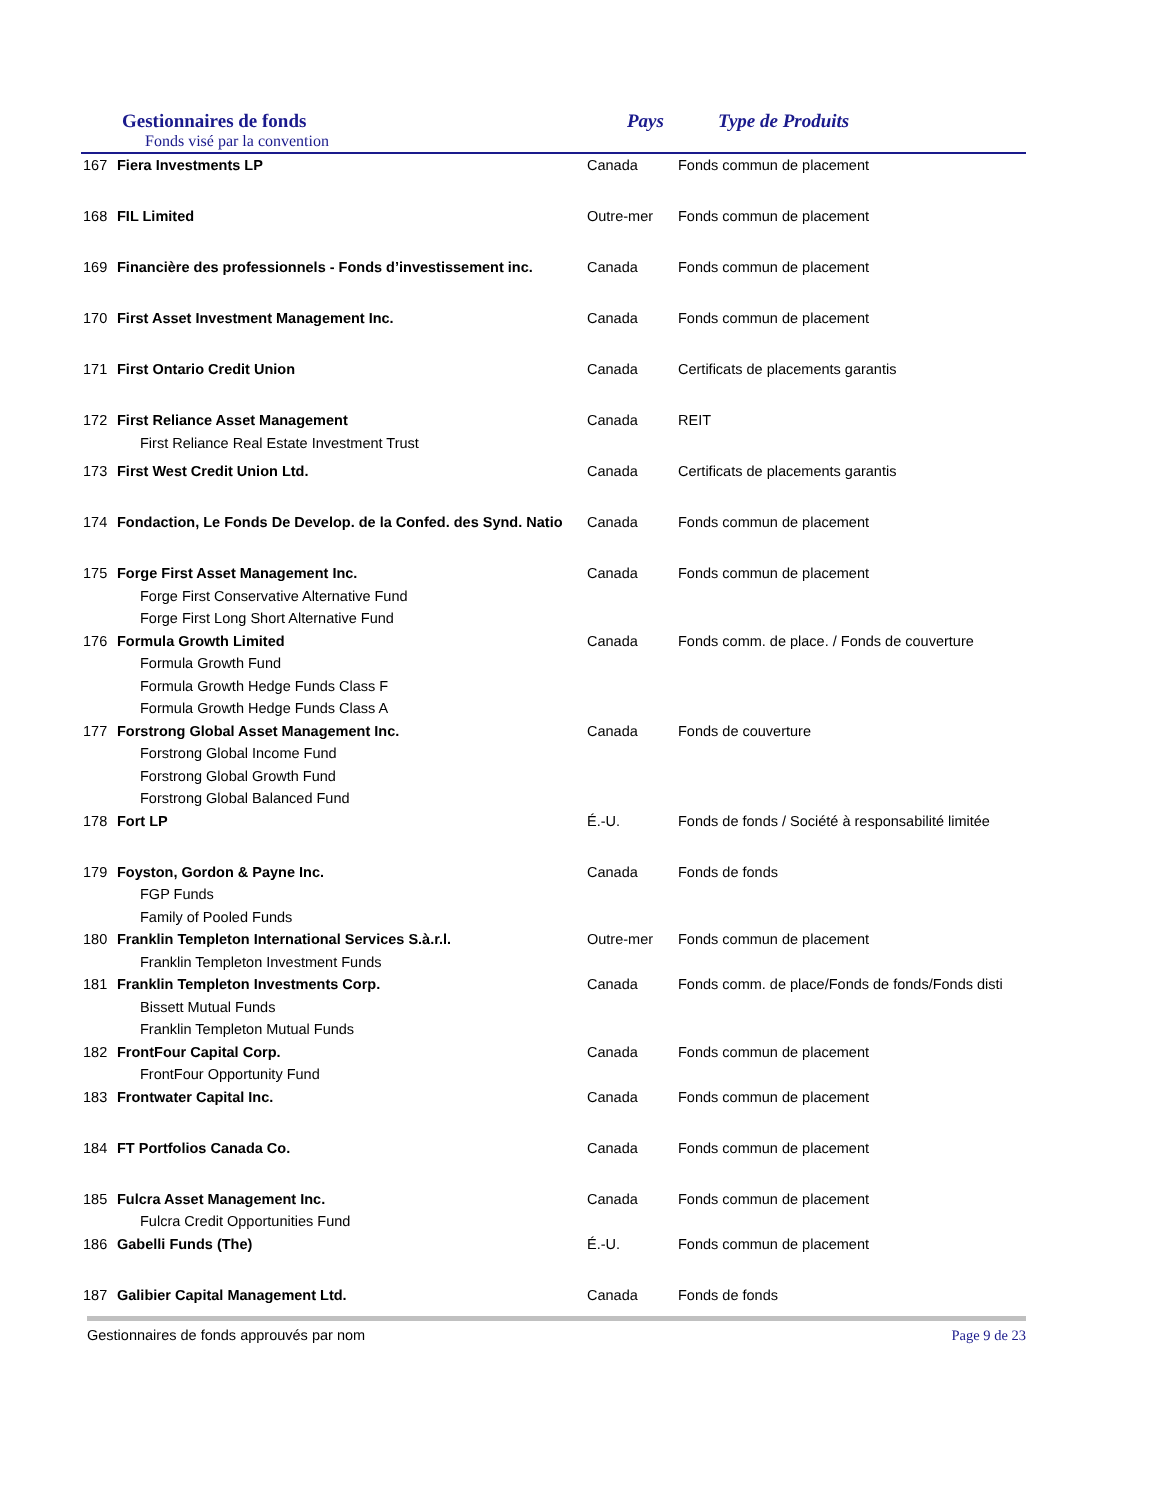Gestionnaires de fonds
Fonds visé par la convention
Pays Type de Produits
| 167 | Fiera Investments LP | Canada | Fonds commun de placement |
| 168 | FIL Limited | Outre-mer | Fonds commun de placement |
| 169 | Financière des professionnels - Fonds d’investissement inc. | Canada | Fonds commun de placement |
| 170 | First Asset Investment Management Inc. | Canada | Fonds commun de placement |
| 171 | First Ontario Credit Union | Canada | Certificats de placements garantis |
| 172 | First Reliance Asset Management First Reliance Real Estate Investment Trust | Canada | REIT |
| 173 | First West Credit Union Ltd. | Canada | Certificats de placements garantis |
| 174 | Fondaction, Le Fonds De Develop. de la Confed. des Synd. Natio | Canada | Fonds commun de placement |
| 175 | Forge First Asset Management Inc. Forge First Conservative Alternative Fund Forge First Long Short Alternative Fund | Canada | Fonds commun de placement |
| 176 | Formula Growth Limited Formula Growth Fund Formula Growth Hedge Funds Class F Formula Growth Hedge Funds Class A | Canada | Fonds comm. de place. / Fonds de couverture |
| 177 | Forstrong Global Asset Management Inc. Forstrong Global Income Fund Forstrong Global Growth Fund Forstrong Global Balanced Fund | Canada | Fonds de couverture |
| 178 | Fort LP | É.-U. | Fonds de fonds / Société à responsabilité limitée |
| 179 | Foyston, Gordon & Payne Inc. FGP Funds Family of Pooled Funds | Canada | Fonds de fonds |
| 180 | Franklin Templeton International Services S.à.r.l. Franklin Templeton Investment Funds | Outre-mer | Fonds commun de placement |
| 181 | Franklin Templeton Investments Corp. Bissett Mutual Funds Franklin Templeton Mutual Funds | Canada | Fonds comm. de place/Fonds de fonds/Fonds disti |
| 182 | FrontFour Capital Corp. FrontFour Opportunity Fund | Canada | Fonds commun de placement |
| 183 | Frontwater Capital Inc. | Canada | Fonds commun de placement |
| 184 | FT Portfolios Canada Co. | Canada | Fonds commun de placement |
| 185 | Fulcra Asset Management Inc. Fulcra Credit Opportunities Fund | Canada | Fonds commun de placement |
| 186 | Gabelli Funds (The) | É.-U. | Fonds commun de placement |
| 187 | Galibier Capital Management Ltd. | Canada | Fonds de fonds |
Gestionnaires de fonds approuvés par nom Page 9 de 23